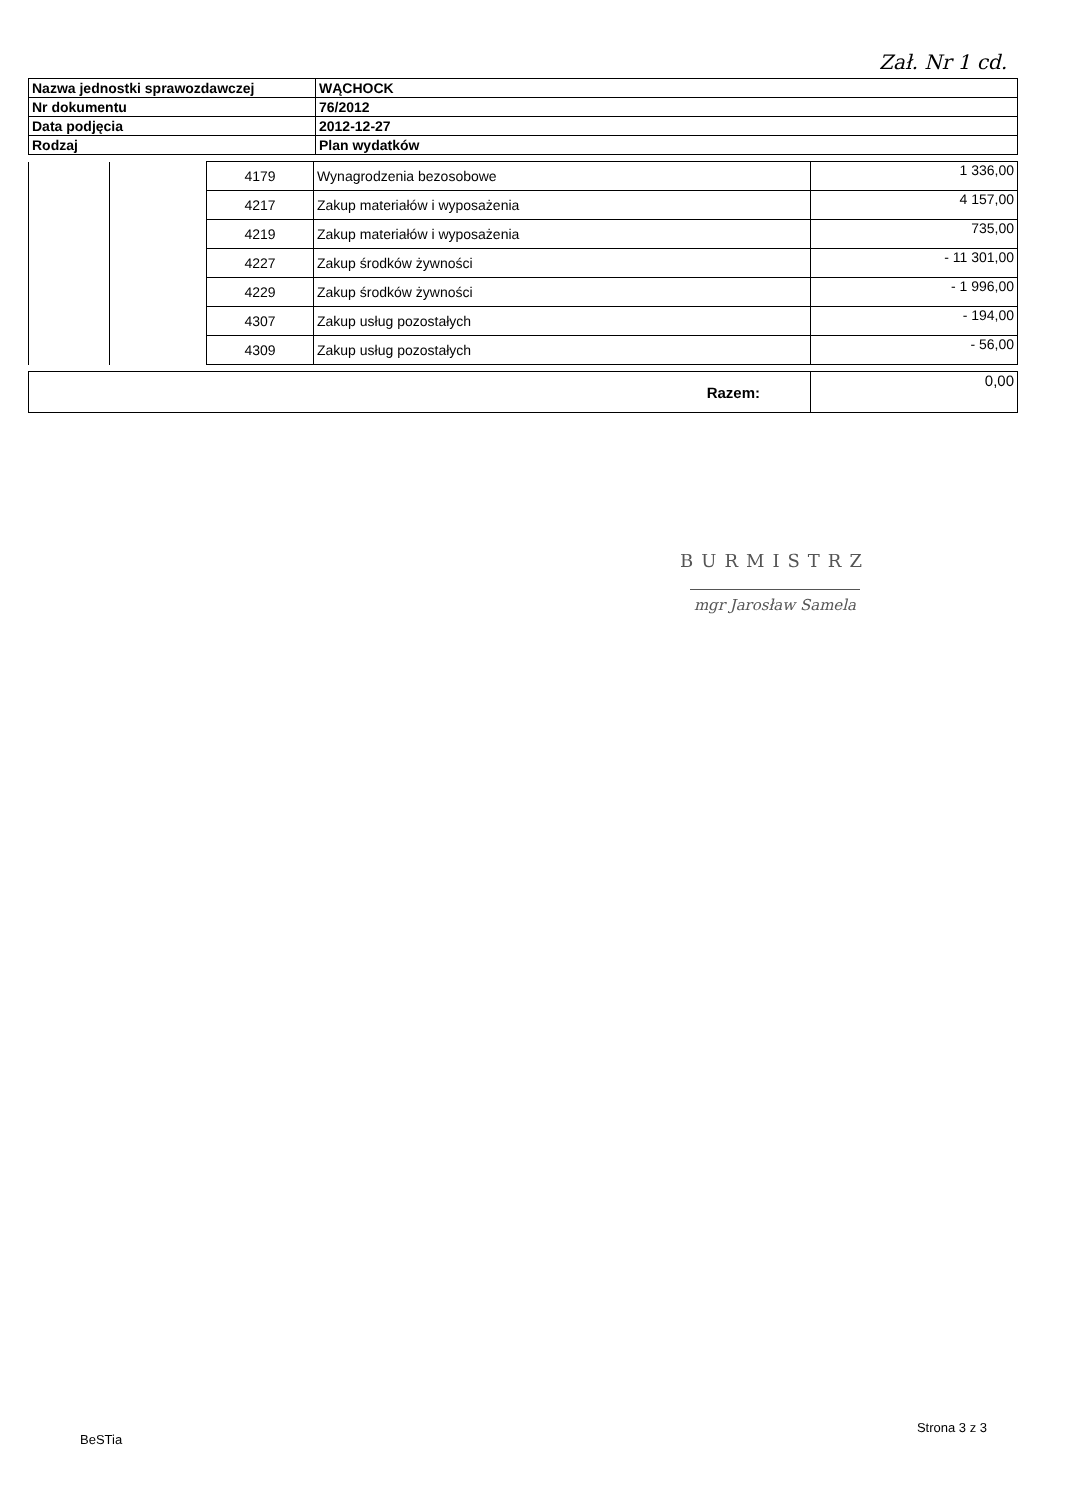Zał. Nr 1 cd.
| Nazwa jednostki sprawozdawczej | WĄCHOCK |
| Nr dokumentu | 76/2012 |
| Data podjęcia | 2012-12-27 |
| Rodzaj | Plan wydatków |
| | | 4179 | Wynagrodzenia bezosobowe | 1 336,00 |
| | | 4217 | Zakup materiałów i wyposażenia | 4 157,00 |
| | | 4219 | Zakup materiałów i wyposażenia | 735,00 |
| | | 4227 | Zakup środków żywności | - 11 301,00 |
| | | 4229 | Zakup środków żywności | - 1 996,00 |
| | | 4307 | Zakup usług pozostałych | - 194,00 |
| | | 4309 | Zakup usług pozostałych | - 56,00 |
| Razem: | 0,00 |
BURMISTRZ
mgr Jarosław Samela
BeSTia Strona 3 z 3